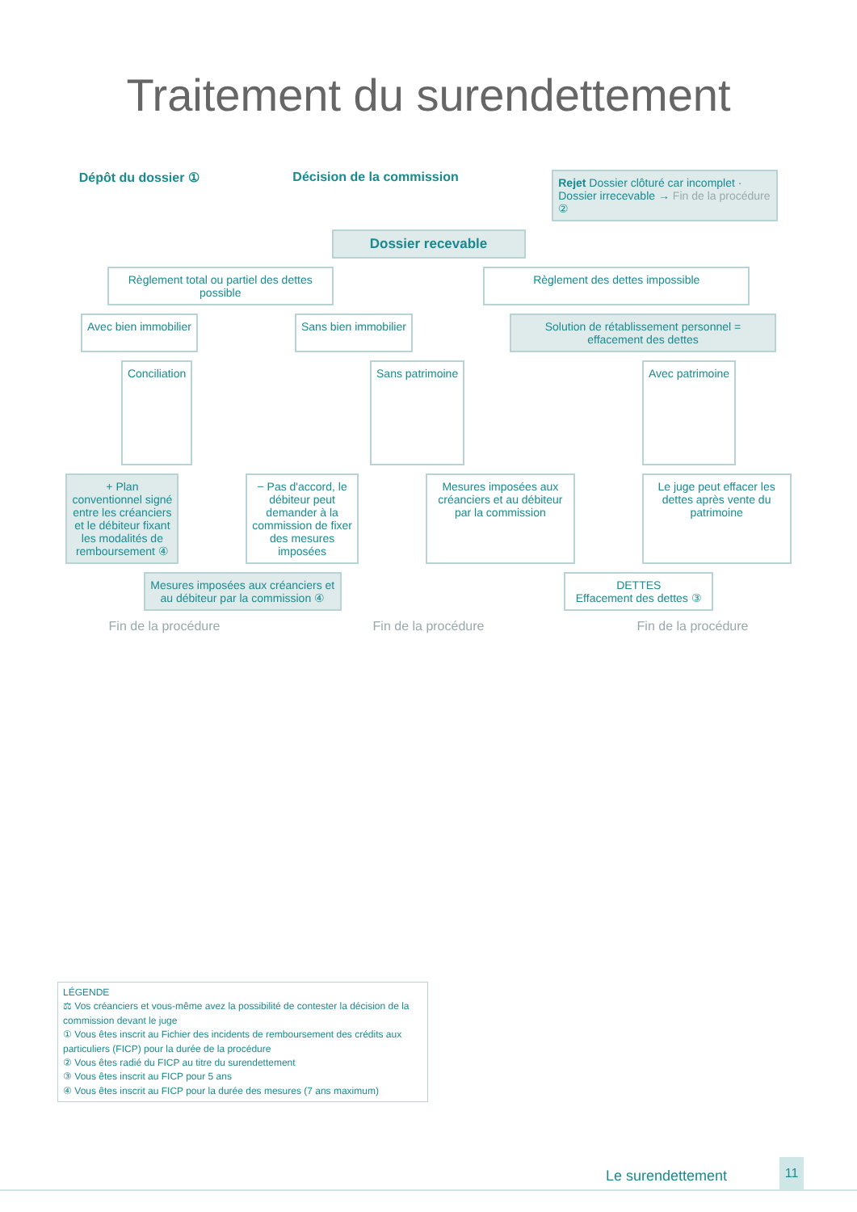Traitement du surendettement
Dépôt du dossier ① Décision de la commission
Rejet Dossier clôturé car incomplet · Dossier irrecevable → Fin de la procédure ②
Dossier recevable
Règlement total ou partiel des dettes possible
Règlement des dettes impossible
Avec bien immobilier Sans bien immobilier Solution de rétablissement personnel = effacement des dettes
Conciliation
Sans patrimoine Avec patrimoine
+ Plan conventionnel signé entre les créanciers et le débiteur fixant les modalités de remboursement ④
− Pas d'accord, le débiteur peut demander à la commission de fixer des mesures imposées
Mesures imposées aux créanciers et au débiteur par la commission
Le juge peut effacer les dettes après vente du patrimoine
Mesures imposées aux créanciers et au débiteur par la commission ④
DETTES
Effacement des dettes ③
Fin de la procédure Fin de la procédure Fin de la procédure
LÉGENDE
⚖ Vos créanciers et vous-même avez la possibilité de contester la décision de la commission devant le juge
① Vous êtes inscrit au Fichier des incidents de remboursement des crédits aux particuliers (FICP) pour la durée de la procédure
② Vous êtes radié du FICP au titre du surendettement
③ Vous êtes inscrit au FICP pour 5 ans
④ Vous êtes inscrit au FICP pour la durée des mesures (7 ans maximum)
Le surendettement
11